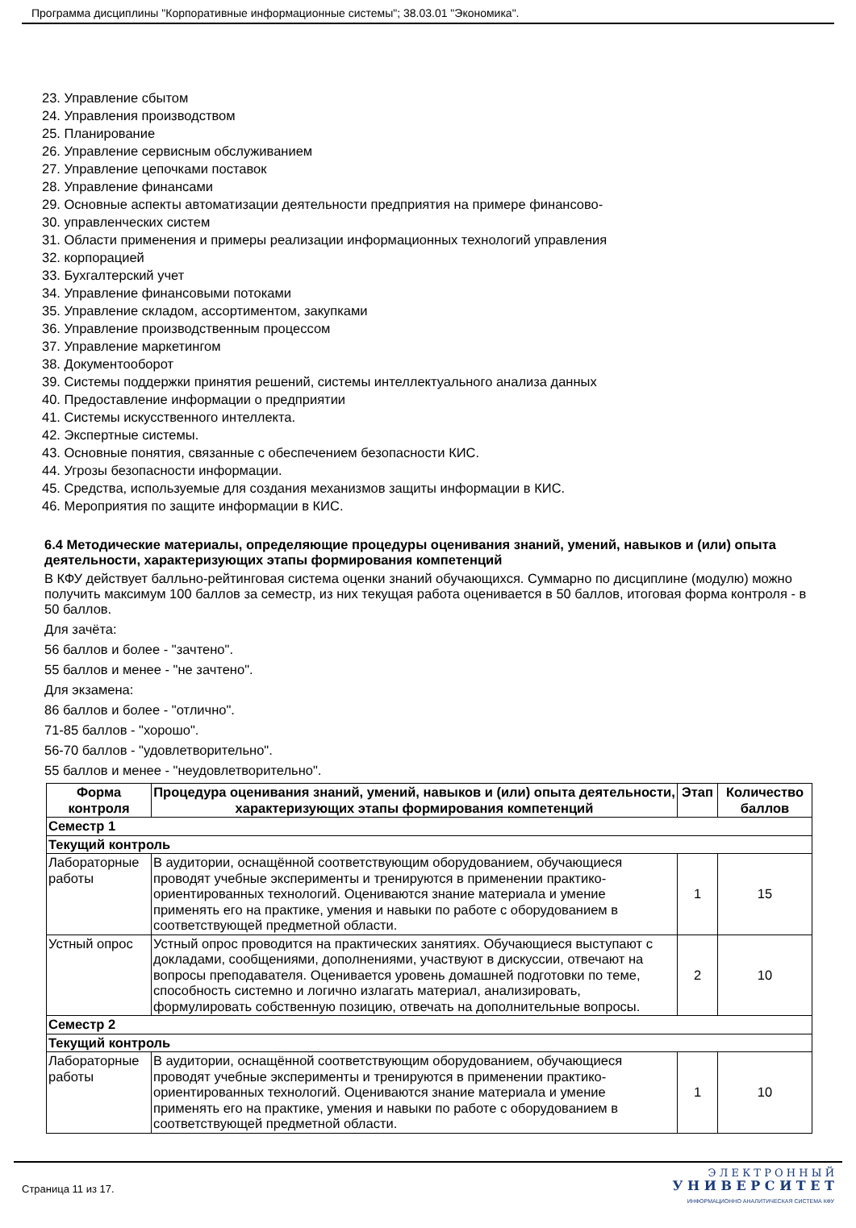Программа дисциплины "Корпоративные информационные системы"; 38.03.01 "Экономика".
23. Управление сбытом
24. Управления производством
25. Планирование
26. Управление сервисным обслуживанием
27. Управление цепочками поставок
28. Управление финансами
29. Основные аспекты автоматизации деятельности предприятия на примере финансово-
30. управленческих систем
31. Области применения и примеры реализации информационных технологий управления
32. корпорацией
33. Бухгалтерский учет
34. Управление финансовыми потоками
35. Управление складом, ассортиментом, закупками
36. Управление производственным процессом
37. Управление маркетингом
38. Документооборот
39. Системы поддержки принятия решений, системы интеллектуального анализа данных
40. Предоставление информации о предприятии
41. Системы искусственного интеллекта.
42. Экспертные системы.
43. Основные понятия, связанные с обеспечением безопасности КИС.
44. Угрозы безопасности информации.
45. Средства, используемые для создания механизмов защиты информации в КИС.
46. Мероприятия по защите информации в КИС.
6.4 Методические материалы, определяющие процедуры оценивания знаний, умений, навыков и (или) опыта деятельности, характеризующих этапы формирования компетенций
В КФУ действует балльно-рейтинговая система оценки знаний обучающихся. Суммарно по дисциплине (модулю) можно получить максимум 100 баллов за семестр, из них текущая работа оценивается в 50 баллов, итоговая форма контроля - в 50 баллов.
Для зачёта:
56 баллов и более - "зачтено".
55 баллов и менее - "не зачтено".
Для экзамена:
86 баллов и более - "отлично".
71-85 баллов - "хорошо".
56-70 баллов - "удовлетворительно".
55 баллов и менее - "неудовлетворительно".
| Форма контроля | Процедура оценивания знаний, умений, навыков и (или) опыта деятельности, характеризующих этапы формирования компетенций | Этап | Количество баллов |
| --- | --- | --- | --- |
| Семестр 1 | | | |
| Текущий контроль | | | |
| Лабораторные работы | В аудитории, оснащённой соответствующим оборудованием, обучающиеся проводят учебные эксперименты и тренируются в применении практико-ориентированных технологий. Оцениваются знание материала и умение применять его на практике, умения и навыки по работе с оборудованием в соответствующей предметной области. | 1 | 15 |
| Устный опрос | Устный опрос проводится на практических занятиях. Обучающиеся выступают с докладами, сообщениями, дополнениями, участвуют в дискуссии, отвечают на вопросы преподавателя. Оценивается уровень домашней подготовки по теме, способность системно и логично излагать материал, анализировать, формулировать собственную позицию, отвечать на дополнительные вопросы. | 2 | 10 |
| Семестр 2 | | | |
| Текущий контроль | | | |
| Лабораторные работы | В аудитории, оснащённой соответствующим оборудованием, обучающиеся проводят учебные эксперименты и тренируются в применении практико-ориентированных технологий. Оцениваются знание материала и умение применять его на практике, умения и навыки по работе с оборудованием в соответствующей предметной области. | 1 | 10 |
Страница 11 из 17.
Э Л Е К Т Р О Н Н Ы Й
У Н И В Е Р С И Т Е Т
ИНФОРМАЦИОННО АНАЛИТИЧЕСКАЯ СИСТЕМА КФУ